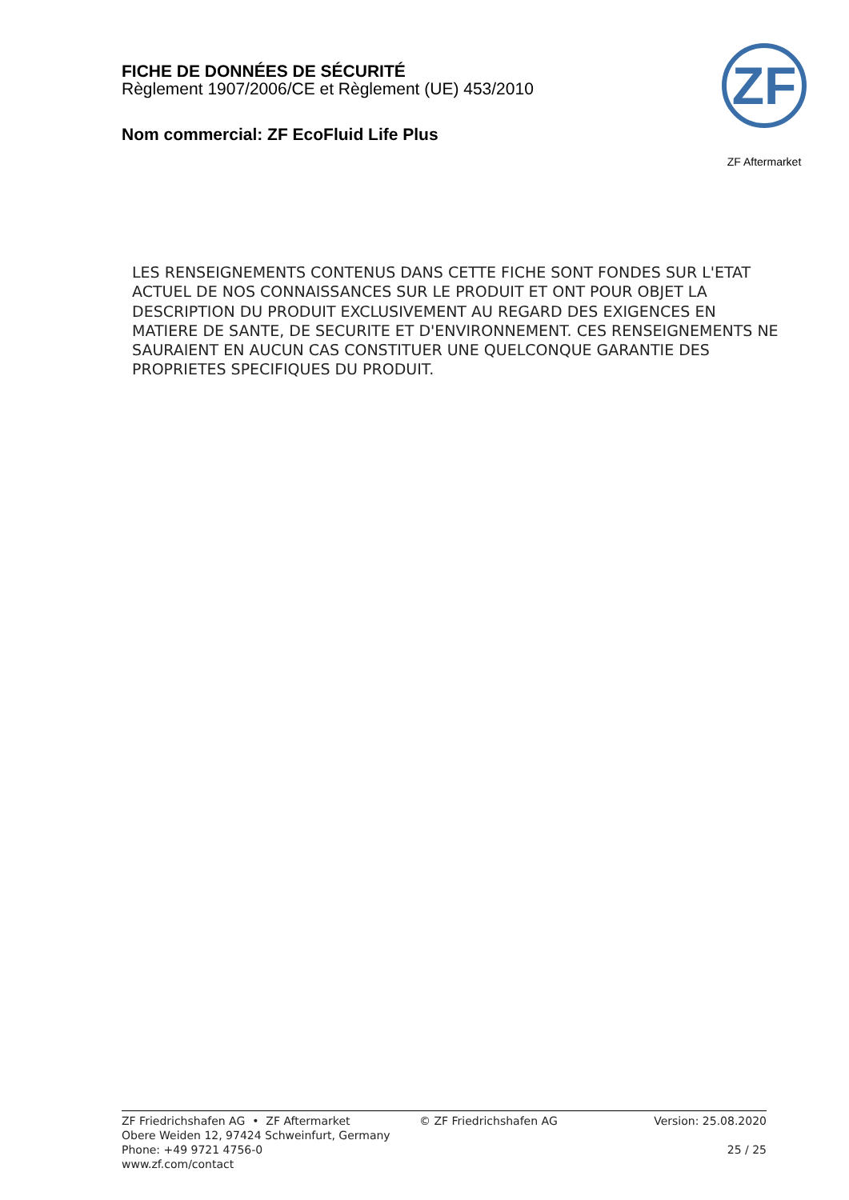FICHE DE DONNÉES DE SÉCURITÉ
Règlement 1907/2006/CE et Règlement (UE) 453/2010
Nom commercial: ZF EcoFluid Life Plus
ZF
ZF Aftermarket
LES RENSEIGNEMENTS CONTENUS DANS CETTE FICHE SONT FONDES SUR L'ETAT ACTUEL DE NOS CONNAISSANCES SUR LE PRODUIT ET ONT POUR OBJET LA DESCRIPTION DU PRODUIT EXCLUSIVEMENT AU REGARD DES EXIGENCES EN MATIERE DE SANTE, DE SECURITE ET D'ENVIRONNEMENT. CES RENSEIGNEMENTS NE SAURAIENT EN AUCUN CAS CONSTITUER UNE QUELCONQUE GARANTIE DES PROPRIETES SPECIFIQUES DU PRODUIT.
ZF Friedrichshafen AG • ZF Aftermarket
Obere Weiden 12, 97424 Schweinfurt, Germany
Phone: +49 9721 4756-0
www.zf.com/contact
© ZF Friedrichshafen AG Version: 25.08.2020
25 / 25